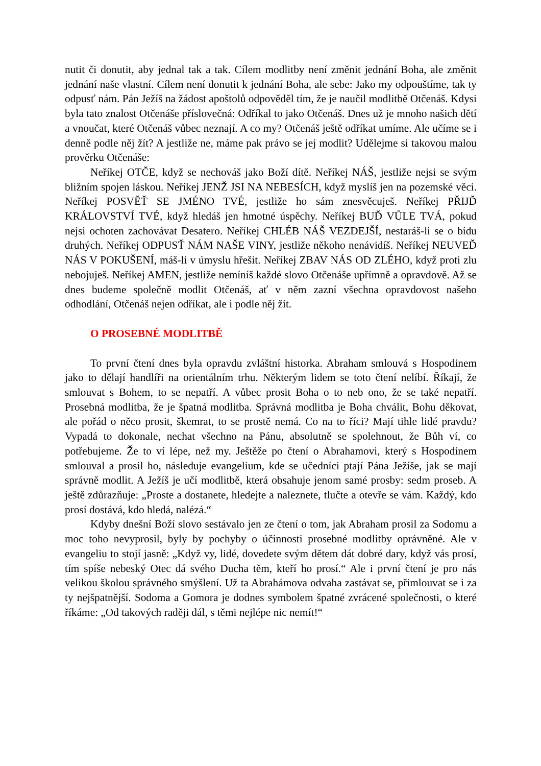nutit či donutit, aby jednal tak a tak. Cílem modlitby není změnit jednání Boha, ale změnit jednání naše vlastní. Cílem není donutit k jednání Boha, ale sebe: Jako my odpouštíme, tak ty odpusť nám. Pán Ježíš na žádost apoštolů odpověděl tím, že je naučil modlitbě Otčenáš. Kdysi byla tato znalost Otčenáše příslovečná: Odříkal to jako Otčenáš. Dnes už je mnoho našich dětí a vnoučat, které Otčenáš vůbec neznají. A co my? Otčenáš ještě odříkat umíme. Ale učíme se i denně podle něj žít? A jestliže ne, máme pak právo se jej modlit? Udělejme si takovou malou prověrku Otčenáše:
Neříkej OTČE, když se nechováš jako Boží dítě. Neříkej NÁŠ, jestliže nejsi se svým bližním spojen láskou. Neříkej JENŽ JSI NA NEBESÍCH, když myslíš jen na pozemské věci. Neříkej POSVĚŤ SE JMÉNO TVÉ, jestliže ho sám znesvěcuješ. Neříkej PŘIJĎ KRÁLOVSTVÍ TVÉ, když hledáš jen hmotné úspěchy. Neříkej BUĎ VŮLE TVÁ, pokud nejsi ochoten zachovávat Desatero. Neříkej CHLÉB NÁŠ VEZDEJŠÍ, nestaráš-li se o bídu druhých. Neříkej ODPUSŤ NÁM NAŠE VINY, jestliže někoho nenávidíš. Neříkej NEUVEĎ NÁS V POKUŠENÍ, máš-li v úmyslu hřešit. Neříkej ZBAV NÁS OD ZLÉHO, když proti zlu nebojuješ. Neříkej AMEN, jestliže nemíníš každé slovo Otčenáše upřímně a opravdově. Až se dnes budeme společně modlit Otčenáš, ať v něm zazní všechna opravdovost našeho odhodlání, Otčenáš nejen odříkat, ale i podle něj žít.
O PROSEBNÉ MODLITBĚ
To první čtení dnes byla opravdu zvláštní historka. Abraham smlouvá s Hospodinem jako to dělají handlíři na orientálním trhu. Některým lidem se toto čtení nelíbí. Říkají, že smlouvat s Bohem, to se nepatří. A vůbec prosit Boha o to neb ono, že se také nepatří. Prosebná modlitba, že je špatná modlitba. Správná modlitba je Boha chválit, Bohu děkovat, ale pořád o něco prosit, škemrat, to se prostě nemá. Co na to říci? Mají tihle lidé pravdu? Vypadá to dokonale, nechat všechno na Pánu, absolutně se spolehnout, že Bůh ví, co potřebujeme. Že to ví lépe, než my. Ještěže po čtení o Abrahamovi, který s Hospodinem smlouval a prosil ho, následuje evangelium, kde se učedníci ptají Pána Ježíše, jak se mají správně modlit. A Ježíš je učí modlitbě, která obsahuje jenom samé prosby: sedm proseb. A ještě zdůrazňuje: „Proste a dostanete, hledejte a naleznete, tlučte a otevře se vám. Každý, kdo prosí dostává, kdo hledá, nalézá.“
Kdyby dnešní Boží slovo sestávalo jen ze čtení o tom, jak Abraham prosil za Sodomu a moc toho nevyprosil, byly by pochyby o účinnosti prosebné modlitby oprávněné. Ale v evangeliu to stojí jasně: „Když vy, lidé, dovedete svým dětem dát dobré dary, když vás prosí, tím spíše nebeský Otec dá svého Ducha těm, kteří ho prosí.“ Ale i první čtení je pro nás velikou školou správného smýšlení. Už ta Abrahámova odvaha zastávat se, přimlouvat se i za ty nejšpatnější. Sodoma a Gomora je dodnes symbolem špatné zvrácené společnosti, o které říkáme: „Od takových raději dál, s těmi nejlépe nic nemít!“